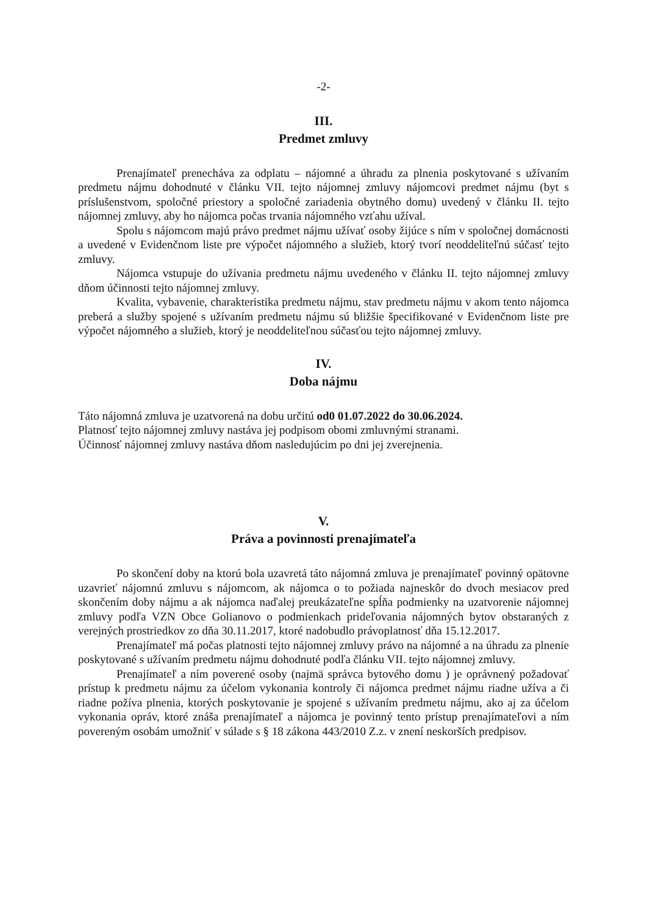-2-
III.
Predmet zmluvy
Prenajímateľ prenecháva za odplatu – nájomné a úhradu za plnenia poskytované s užívaním predmetu nájmu dohodnuté v článku VII. tejto nájomnej zmluvy nájomcovi predmet nájmu (byt s príslušenstvom, spoločné priestory a spoločné zariadenia obytného domu) uvedený v článku II. tejto nájomnej zmluvy, aby ho nájomca počas trvania nájomného vzťahu užíval.
Spolu s nájomcom majú právo predmet nájmu užívať osoby žijúce s ním v spoločnej domácnosti a uvedené v Evidenčnom liste pre výpočet nájomného a služieb, ktorý tvorí neoddeliteľnú súčasť tejto zmluvy.
Nájomca vstupuje do užívania predmetu nájmu uvedeného v článku II. tejto nájomnej zmluvy dňom účinnosti tejto nájomnej zmluvy.
Kvalita, vybavenie, charakteristika predmetu nájmu, stav predmetu nájmu v akom tento nájomca preberá a služby spojené s užívaním predmetu nájmu sú bližšie špecifikované v Evidenčnom liste pre výpočet nájomného a služieb, ktorý je neoddeliteľnou súčasťou tejto nájomnej zmluvy.
IV.
Doba nájmu
Táto nájomná zmluva je uzatvorená na dobu určitú od0 01.07.2022 do 30.06.2024.
Platnosť tejto nájomnej zmluvy nastáva jej podpisom obomi zmluvnými stranami.
Účinnosť nájomnej zmluvy nastáva dňom nasledujúcim po dni jej zverejnenia.
V.
Práva a povinnosti prenajímateľa
Po skončení doby na ktorú bola uzavretá táto nájomná zmluva je prenajímateľ povinný opätovne uzavrieť nájomnú zmluvu s nájomcom, ak nájomca o to požiada najneskôr do dvoch mesiacov pred skončením doby nájmu a ak nájomca naďalej preukázateľne spĺňa podmienky na uzatvorenie nájomnej zmluvy podľa VZN Obce Golianovo o podmienkach prideľovania nájomných bytov obstaraných z verejných prostriedkov zo dňa 30.11.2017, ktoré nadobudlo právoplatnosť dňa 15.12.2017.
Prenajímateľ má počas platnosti tejto nájomnej zmluvy právo na nájomné a na úhradu za plnenie poskytované s užívaním predmetu nájmu dohodnuté podľa článku VII. tejto nájomnej zmluvy.
Prenajímateľ a ním poverené osoby (najmä správca bytového domu ) je oprávnený požadovať prístup k predmetu nájmu za účelom vykonania kontroly či nájomca predmet nájmu riadne užíva a či riadne požíva plnenia, ktorých poskytovanie je spojené s užívaním predmetu nájmu, ako aj za účelom vykonania opráv, ktoré znáša prenajímateľ a nájomca je povinný tento prístup prenajímateľovi a ním povereným osobám umožniť v súlade s § 18 zákona 443/2010 Z.z. v znení neskorších predpisov.